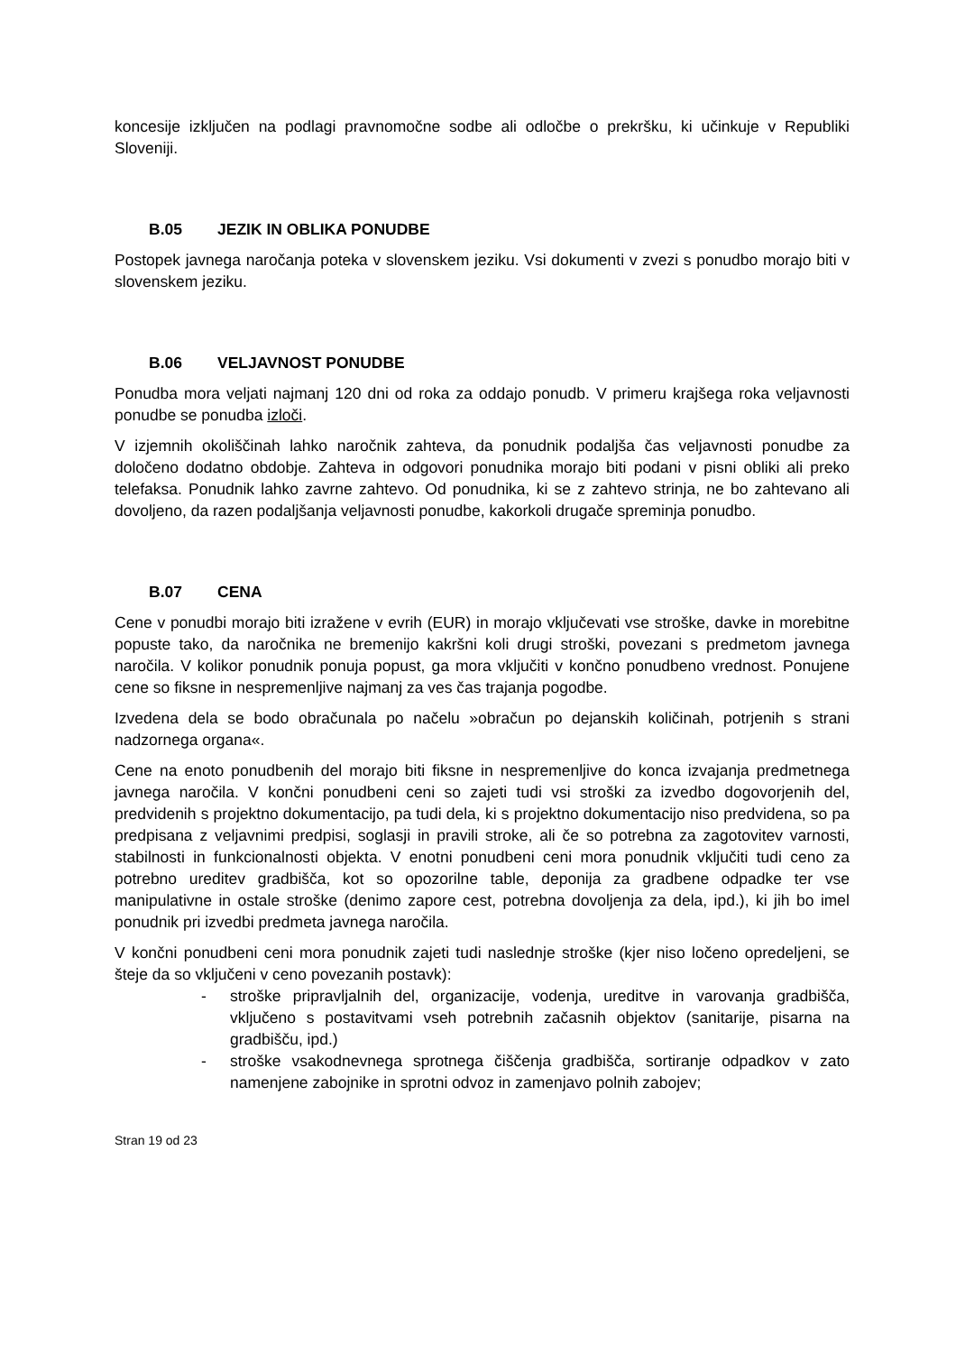koncesije izključen na podlagi pravnomočne sodbe ali odločbe o prekršku, ki učinkuje v Republiki Sloveniji.
B.05 JEZIK IN OBLIKA PONUDBE
Postopek javnega naročanja poteka v slovenskem jeziku. Vsi dokumenti v zvezi s ponudbo morajo biti v slovenskem jeziku.
B.06 VELJAVNOST PONUDBE
Ponudba mora veljati najmanj 120 dni od roka za oddajo ponudb. V primeru krajšega roka veljavnosti ponudbe se ponudba izloči.
V izjemnih okoliščinah lahko naročnik zahteva, da ponudnik podaljša čas veljavnosti ponudbe za določeno dodatno obdobje. Zahteva in odgovori ponudnika morajo biti podani v pisni obliki ali preko telefaksa. Ponudnik lahko zavrne zahtevo. Od ponudnika, ki se z zahtevo strinja, ne bo zahtevano ali dovoljeno, da razen podaljšanja veljavnosti ponudbe, kakorkoli drugače spreminja ponudbo.
B.07 CENA
Cene v ponudbi morajo biti izražene v evrih (EUR) in morajo vključevati vse stroške, davke in morebitne popuste tako, da naročnika ne bremenijo kakršni koli drugi stroški, povezani s predmetom javnega naročila. V kolikor ponudnik ponuja popust, ga mora vključiti v končno ponudbeno vrednost. Ponujene cene so fiksne in nespremenljive najmanj za ves čas trajanja pogodbe.
Izvedena dela se bodo obračunala po načelu »obračun po dejanskih količinah, potrjenih s strani nadzornega organa«.
Cene na enoto ponudbenih del morajo biti fiksne in nespremenljive do konca izvajanja predmetnega javnega naročila. V končni ponudbeni ceni so zajeti tudi vsi stroški za izvedbo dogovorjenih del, predvidenih s projektno dokumentacijo, pa tudi dela, ki s projektno dokumentacijo niso predvidena, so pa predpisana z veljavnimi predpisi, soglasji in pravili stroke, ali če so potrebna za zagotovitev varnosti, stabilnosti in funkcionalnosti objekta. V enotni ponudbeni ceni mora ponudnik vključiti tudi ceno za potrebno ureditev gradbišča, kot so opozorilne table, deponija za gradbene odpadke ter vse manipulativne in ostale stroške (denimo zapore cest, potrebna dovoljenja za dela, ipd.), ki jih bo imel ponudnik pri izvedbi predmeta javnega naročila.
V končni ponudbeni ceni mora ponudnik zajeti tudi naslednje stroške (kjer niso ločeno opredeljeni, se šteje da so vključeni v ceno povezanih postavk):
- stroške pripravljalnih del, organizacije, vodenja, ureditve in varovanja gradbišča, vključeno s postavitvami vseh potrebnih začasnih objektov (sanitarije, pisarna na gradbišču, ipd.)
- stroške vsakodnevnega sprotnega čiščenja gradbišča, sortiranje odpadkov v zato namenjene zabojnike in sprotni odvoz in zamenjavo polnih zabojev;
Stran 19 od 23